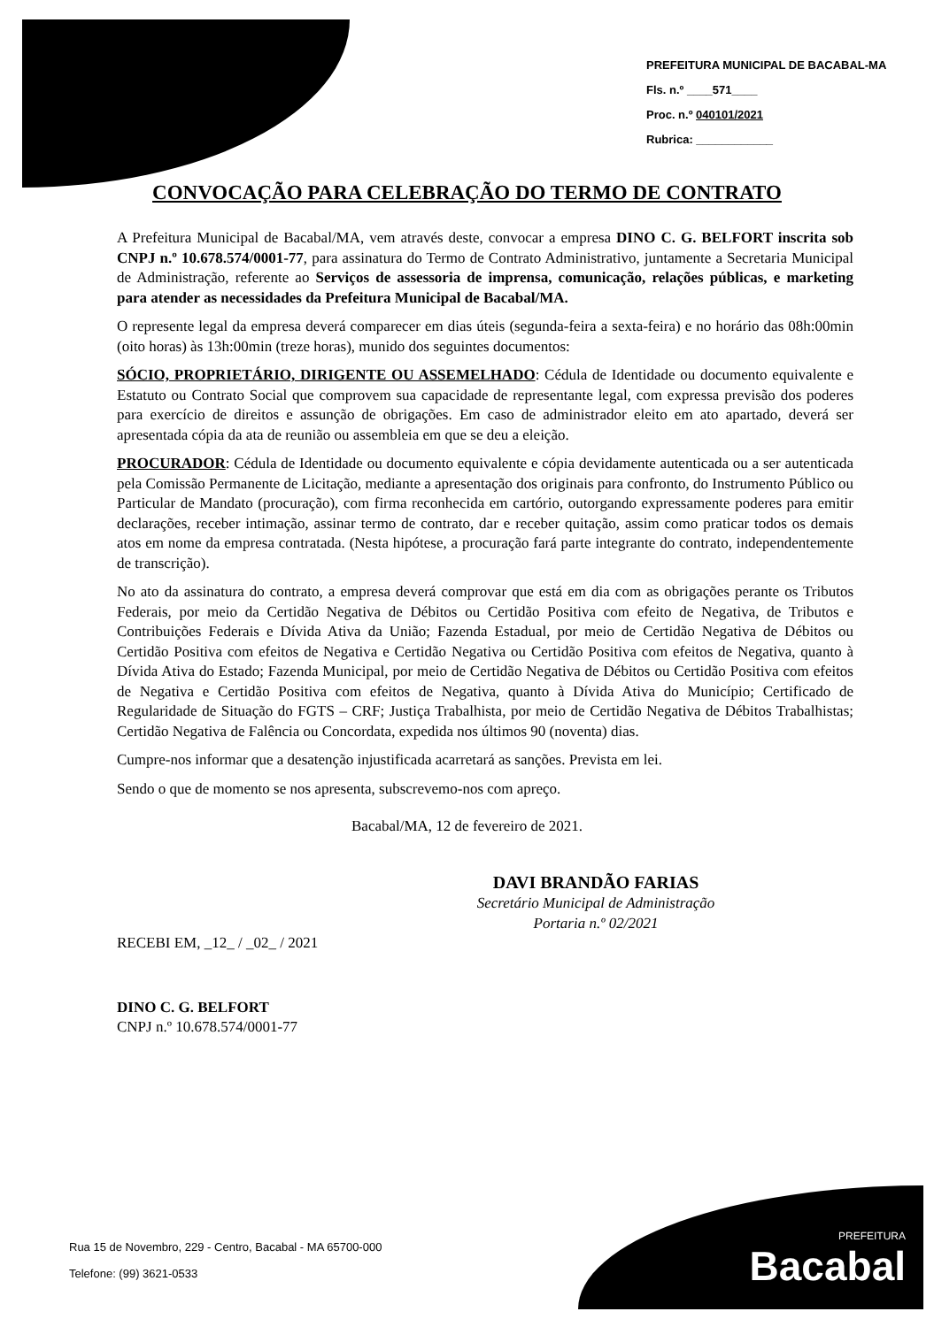PREFEITURA MUNICIPAL DE BACABAL-MA
Fls. n.º ____571____
Proc. n.º 040101/2021
Rubrica: ____________
CONVOCAÇÃO PARA CELEBRAÇÃO DO TERMO DE CONTRATO
A Prefeitura Municipal de Bacabal/MA, vem através deste, convocar a empresa DINO C. G. BELFORT inscrita sob CNPJ n.º 10.678.574/0001-77, para assinatura do Termo de Contrato Administrativo, juntamente a Secretaria Municipal de Administração, referente ao Serviços de assessoria de imprensa, comunicação, relações públicas, e marketing para atender as necessidades da Prefeitura Municipal de Bacabal/MA.
O represente legal da empresa deverá comparecer em dias úteis (segunda-feira a sexta-feira) e no horário das 08h:00min (oito horas) às 13h:00min (treze horas), munido dos seguintes documentos:
SÓCIO, PROPRIETÁRIO, DIRIGENTE OU ASSEMELHADO: Cédula de Identidade ou documento equivalente e Estatuto ou Contrato Social que comprovem sua capacidade de representante legal, com expressa previsão dos poderes para exercício de direitos e assunção de obrigações. Em caso de administrador eleito em ato apartado, deverá ser apresentada cópia da ata de reunião ou assembleia em que se deu a eleição.
PROCURADOR: Cédula de Identidade ou documento equivalente e cópia devidamente autenticada ou a ser autenticada pela Comissão Permanente de Licitação, mediante a apresentação dos originais para confronto, do Instrumento Público ou Particular de Mandato (procuração), com firma reconhecida em cartório, outorgando expressamente poderes para emitir declarações, receber intimação, assinar termo de contrato, dar e receber quitação, assim como praticar todos os demais atos em nome da empresa contratada. (Nesta hipótese, a procuração fará parte integrante do contrato, independentemente de transcrição).
No ato da assinatura do contrato, a empresa deverá comprovar que está em dia com as obrigações perante os Tributos Federais, por meio da Certidão Negativa de Débitos ou Certidão Positiva com efeito de Negativa, de Tributos e Contribuições Federais e Dívida Ativa da União; Fazenda Estadual, por meio de Certidão Negativa de Débitos ou Certidão Positiva com efeitos de Negativa e Certidão Negativa ou Certidão Positiva com efeitos de Negativa, quanto à Dívida Ativa do Estado; Fazenda Municipal, por meio de Certidão Negativa de Débitos ou Certidão Positiva com efeitos de Negativa e Certidão Positiva com efeitos de Negativa, quanto à Dívida Ativa do Município; Certificado de Regularidade de Situação do FGTS – CRF; Justiça Trabalhista, por meio de Certidão Negativa de Débitos Trabalhistas; Certidão Negativa de Falência ou Concordata, expedida nos últimos 90 (noventa) dias.
Cumpre-nos informar que a desatenção injustificada acarretará as sanções. Prevista em lei.
Sendo o que de momento se nos apresenta, subscrevemo-nos com apreço.
Bacabal/MA, 12 de fevereiro de 2021.
DAVI BRANDÃO FARIAS
Secretário Municipal de Administração
Portaria n.º 02/2021
RECEBI EM, _12_ / _02_ / 2021
DINO C. G. BELFORT
CNPJ n.º 10.678.574/0001-77
Rua 15 de Novembro, 229 - Centro, Bacabal - MA 65700-000
Telefone: (99) 3621-0533
PREFEITURA
Bacabal